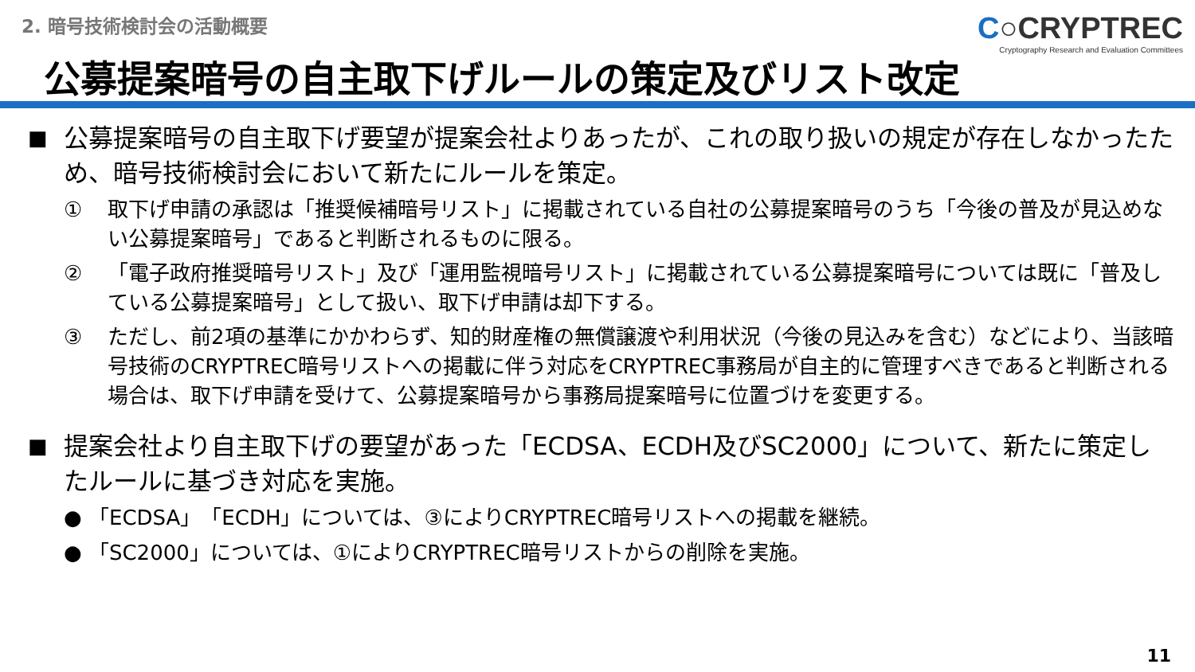2. 暗号技術検討会の活動概要
C○CRYPTREC
Cryptography Research and Evaluation Committees
公募提案暗号の自主取下げルールの策定及びリスト改定
■
公募提案暗号の自主取下げ要望が提案会社よりあったが、これの取り扱いの規定が存在しなかったため、暗号技術検討会において新たにルールを策定。
① 取下げ申請の承認は「推奨候補暗号リスト」に掲載されている自社の公募提案暗号のうち「今後の普及が見込めない公募提案暗号」であると判断されるものに限る。
② 「電子政府推奨暗号リスト」及び「運用監視暗号リスト」に掲載されている公募提案暗号については既に「普及している公募提案暗号」として扱い、取下げ申請は却下する。
③ ただし、前2項の基準にかかわらず、知的財産権の無償譲渡や利用状況（今後の見込みを含む）などにより、当該暗号技術のCRYPTREC暗号リストへの掲載に伴う対応をCRYPTREC事務局が自主的に管理すべきであると判断される場合は、取下げ申請を受けて、公募提案暗号から事務局提案暗号に位置づけを変更する。
■
提案会社より自主取下げの要望があった「ECDSA、ECDH及びSC2000」について、新たに策定したルールに基づき対応を実施。
● 「ECDSA」「ECDH」については、③によりCRYPTREC暗号リストへの掲載を継続。
● 「SC2000」については、①によりCRYPTREC暗号リストからの削除を実施。
11